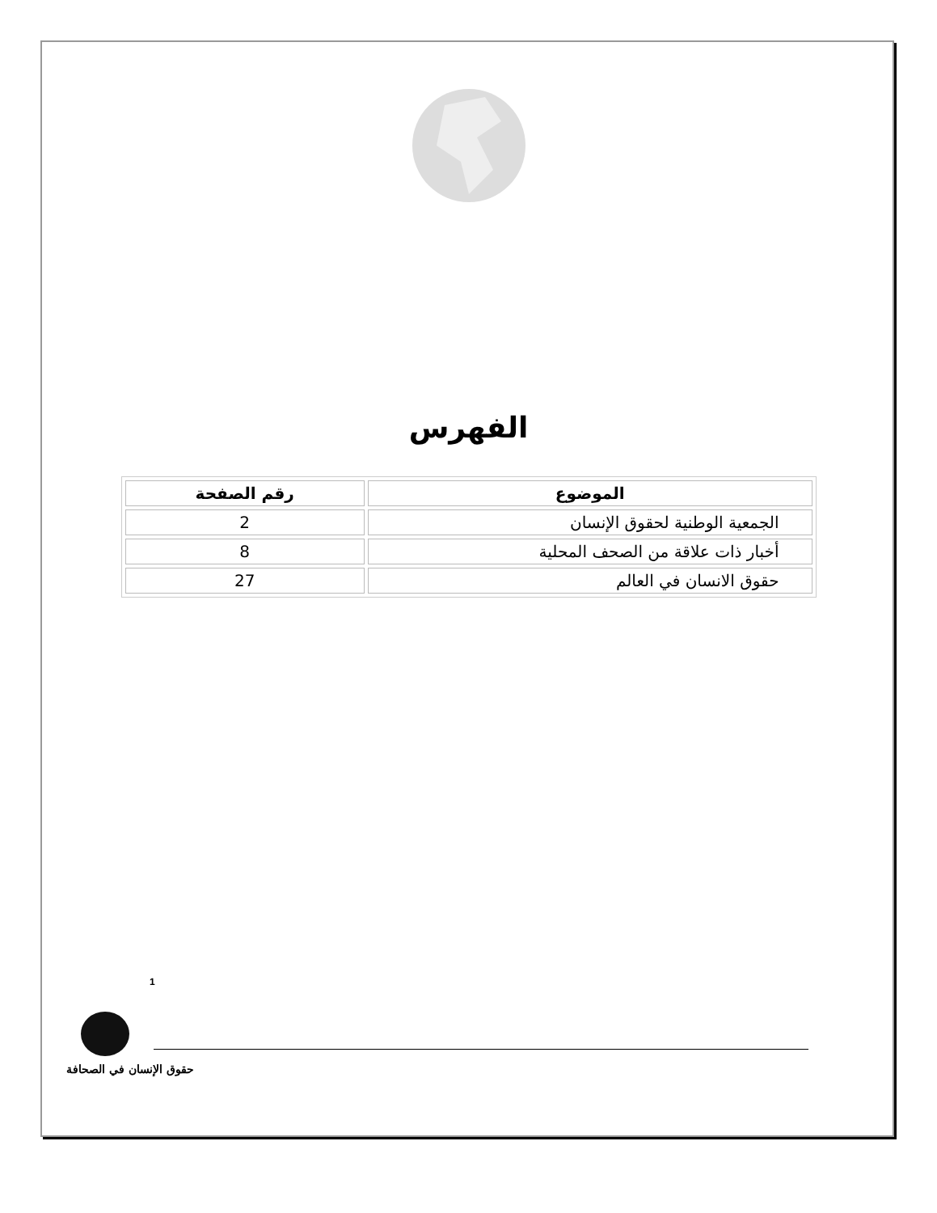الفهرس
| الموضوع | رقم الصفحة |
| --- | --- |
| الجمعية الوطنية لحقوق الإنسان | 2 |
| أخبار ذات علاقة من الصحف المحلية | 8 |
| حقوق الانسان في العالم | 27 |
1
حقوق الإنسان في الصحافة